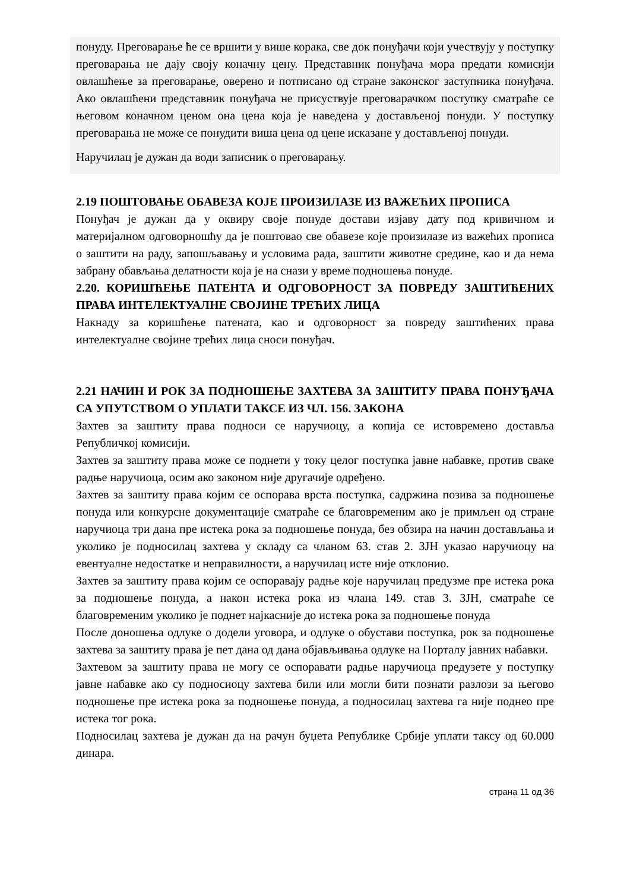понуду. Преговарање ће се вршити у више корака, све док понуђачи који учествују у поступку преговарања не дају своју коначну цену. Представник понуђача мора предати комисији овлашћење за преговарање, оверено и потписано од стране законског заступника понуђача. Ако овлашћени представник понуђача не присуствује преговарачком поступку сматраће се његовом коначном ценом она цена која је наведена у достављеној понуди. У поступку преговарања не може се понудити виша цена од цене исказане у достављеној понуди.
Наручилац је дужан да води записник о преговарању.
2.19 ПОШТОВАЊЕ ОБАВЕЗА КОЈЕ ПРОИЗИЛАЗЕ ИЗ ВАЖЕЋИХ ПРОПИСА
Понуђач је дужан да у оквиру своје понуде достави изјаву дату под кривичном и материјалном одговорношћу да је поштовао све обавезе које произилазе из важећих прописа о заштити на раду, запошљавању и условима рада, заштити животне средине, као и да нема забрану обављања делатности која је на снази у време подношења понуде.
2.20. КОРИШЋЕЊЕ ПАТЕНТА И ОДГОВОРНОСТ ЗА ПОВРЕДУ ЗАШТИЋЕНИХ ПРАВА ИНТЕЛЕКТУАЛНЕ СВОЈИНЕ ТРЕЋИХ ЛИЦА
Накнаду за коришћење патената, као и одговорност за повреду заштићених права интелектуалне својине трећих лица сноси понуђач.
2.21 НАЧИН И РОК ЗА ПОДНОШЕЊЕ ЗАХТЕВА ЗА ЗАШТИТУ ПРАВА ПОНУЂАЧА СА УПУТСТВОМ О УПЛАТИ ТАКСЕ ИЗ ЧЛ. 156. ЗАКОНА
Захтев за заштиту права подноси се наручиоцу, а копија се истовремено доставља Републичкој комисији.
Захтев за заштиту права може се поднети у току целог поступка јавне набавке, против сваке радње наручиоца, осим ако законом није другачије одређено.
Захтев за заштиту права којим се оспорава врста поступка, садржина позива за подношење понуда или конкурсне документације сматраће се благовременим ако је примљен од стране наручиоца три дана пре истека рока за подношење понуда, без обзира на начин достављања и уколико је подносилац захтева у складу са чланом 63. став 2. ЗЈН указао наручиоцу на евентуалне недостатке и неправилности, а наручилац исте није отклонио.
Захтев за заштиту права којим се оспоравају радње које наручилац предузме пре истека рока за подношење понуда, а након истека рока из члана 149. став 3. ЗЈН, сматраће се благовременим уколико је поднет најкасније до истека рока за подношење понуда
После доношења одлуке о додели уговора, и одлуке о обустави поступка, рок за подношење захтева за заштиту права је пет дана од дана објављивања одлуке на Порталу јавних набавки.
Захтевом за заштиту права не могу се оспоравати радње наручиоца предузете у поступку јавне набавке ако су подносиоцу захтева били или могли бити познати разлози за његово подношење пре истека рока за подношење понуда, а подносилац захтева га није поднео пре истека тог рока.
Подносилац захтева је дужан да на рачун буџета Републике Србије уплати таксу од 60.000 динара.
страна 11 од 36